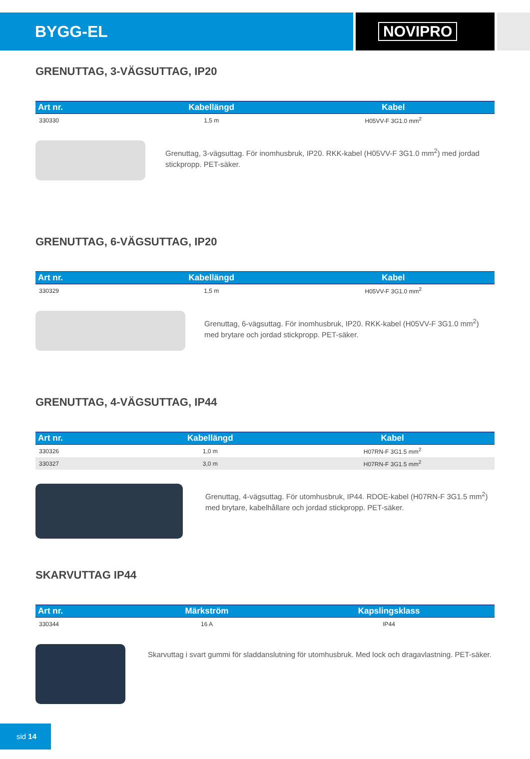BYGG-EL NOVIPRO
GRENUTTAG, 3-VÄGSUTTAG, IP20
| Art nr. | Kabellängd | Kabel |
| --- | --- | --- |
| 330330 | 1,5 m | H05VV-F 3G1.0 mm<sup>2</sup> |
Grenuttag, 3-vägsuttag. För inomhusbruk, IP20. RKK-kabel (H05VV-F 3G1.0 mm<sup>2</sup>) med jordad stickpropp. PET-säker.
GRENUTTAG, 6-VÄGSUTTAG, IP20
| Art nr. | Kabellängd | Kabel |
| --- | --- | --- |
| 330329 | 1,5 m | H05VV-F 3G1.0 mm<sup>2</sup> |
Grenuttag, 6-vägsuttag. För inomhusbruk, IP20. RKK-kabel (H05VV-F 3G1.0 mm<sup>2</sup>) med brytare och jordad stickpropp. PET-säker.
GRENUTTAG, 4-VÄGSUTTAG, IP44
| Art nr. | Kabellängd | Kabel |
| --- | --- | --- |
| 330326 | 1,0 m | H07RN-F 3G1.5 mm<sup>2</sup> |
| 330327 | 3,0 m | H07RN-F 3G1.5 mm<sup>2</sup> |
Grenuttag, 4-vägsuttag. För utomhusbruk, IP44. RDOE-kabel (H07RN-F 3G1.5 mm<sup>2</sup>) med brytare, kabelhållare och jordad stickpropp. PET-säker.
SKARVUTTAG IP44
| Art nr. | Märkström | Kapslingsklass |
| --- | --- | --- |
| 330344 | 16 A | IP44 |
Skarvuttag i svart gummi för sladdanslutning för utomhusbruk. Med lock och dragavlastning. PET-säker.
sid 14